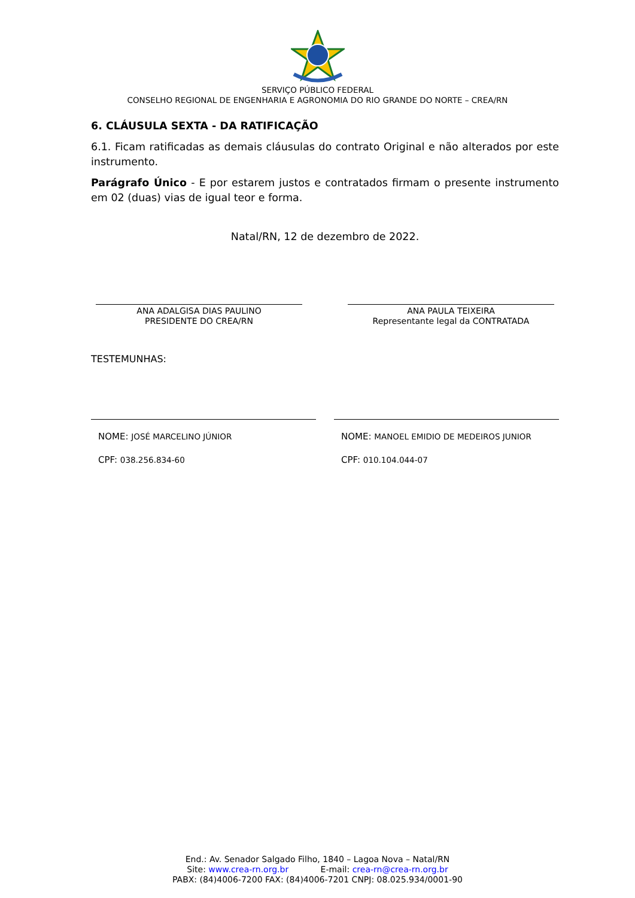SERVIÇO PÚBLICO FEDERAL
CONSELHO REGIONAL DE ENGENHARIA E AGRONOMIA DO RIO GRANDE DO NORTE – CREA/RN
6. CLÁUSULA SEXTA - DA RATIFICAÇÃO
6.1. Ficam ratificadas as demais cláusulas do contrato Original e não alterados por este instrumento.
Parágrafo Único - E por estarem justos e contratados firmam o presente instrumento em 02 (duas) vias de igual teor e forma.
Natal/RN, 12 de dezembro de 2022.
ANA ADALGISA DIAS PAULINO
PRESIDENTE DO CREA/RN
ANA PAULA TEIXEIRA
Representante legal da CONTRATADA
TESTEMUNHAS:
NOME: JOSÉ MARCELINO JÚNIOR
CPF: 038.256.834-60
NOME: MANOEL EMIDIO DE MEDEIROS JUNIOR
CPF: 010.104.044-07
End.: Av. Senador Salgado Filho, 1840 – Lagoa Nova – Natal/RN
Site: www.crea-rn.org.br E-mail: crea-rn@crea-rn.org.br
PABX: (84)4006-7200 FAX: (84)4006-7201 CNPJ: 08.025.934/0001-90